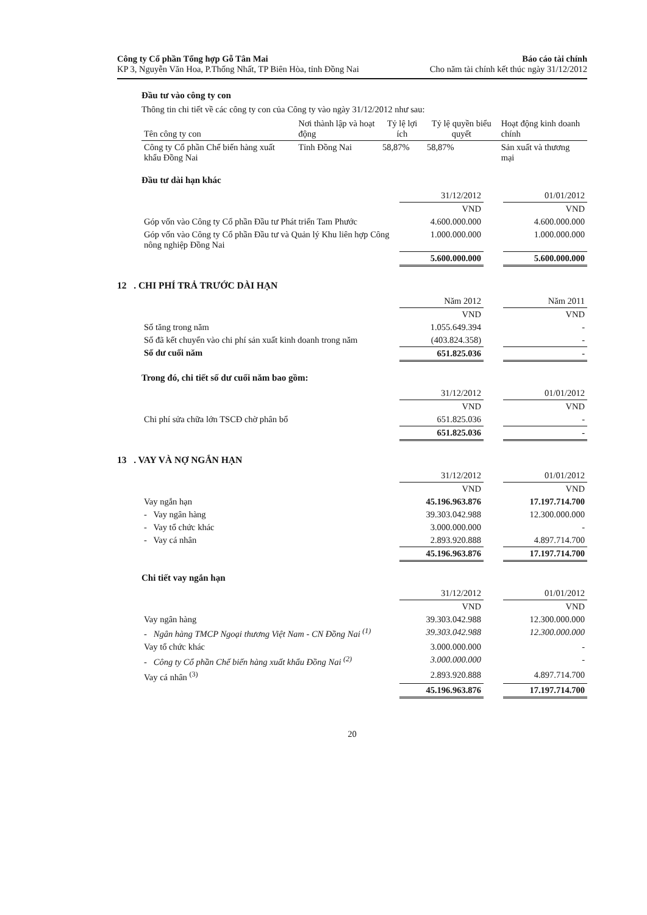Công ty Cổ phần Tổng hợp Gỗ Tân Mai
KP 3, Nguyễn Văn Hoa, P.Thống Nhất, TP Biên Hòa, tỉnh Đồng Nai
Báo cáo tài chính
Cho năm tài chính kết thúc ngày 31/12/2012
Đầu tư vào công ty con
Thông tin chi tiết về các công ty con của Công ty vào ngày 31/12/2012 như sau:
| Tên công ty con | Nơi thành lập và hoạt động | Tỷ lệ lợi ích | Tỷ lệ quyền biểu quyết | Hoạt động kinh doanh chính |
| --- | --- | --- | --- | --- |
| Công ty Cổ phần Chế biến hàng xuất khẩu Đồng Nai | Tỉnh Đồng Nai | 58,87% | 58,87% | Sản xuất và thương mại |
Đầu tư dài hạn khác
| | 31/12/2012 | | 01/01/2012 |
| | VND | | VND |
| Góp vốn vào Công ty Cổ phần Đầu tư Phát triển Tam Phước | 4.600.000.000 | | 4.600.000.000 |
| Góp vốn vào Công ty Cổ phần Đầu tư và Quản lý Khu liên hợp Công nông nghiệp Đồng Nai | 1.000.000.000 | | 1.000.000.000 |
| | 5.600.000.000 | | 5.600.000.000 |
12 . CHI PHÍ TRẢ TRƯỚC DÀI HẠN
| | Năm 2012 | | Năm 2011 |
| | VND | | VND |
| Số tăng trong năm | 1.055.649.394 | | - |
| Số đã kết chuyển vào chi phí sản xuất kinh doanh trong năm | (403.824.358) | | - |
| Số dư cuối năm | 651.825.036 | | - |
Trong đó, chi tiết số dư cuối năm bao gồm:
| | 31/12/2012 | | 01/01/2012 |
| | VND | | VND |
| Chi phí sửa chữa lớn TSCĐ chờ phân bổ | 651.825.036 | | - |
| | 651.825.036 | | - |
13 . VAY VÀ NỢ NGẮN HẠN
| | 31/12/2012 | | 01/01/2012 |
| | VND | | VND |
| Vay ngắn hạn | 45.196.963.876 | | 17.197.714.700 |
| - Vay ngân hàng | 39.303.042.988 | | 12.300.000.000 |
| - Vay tổ chức khác | 3.000.000.000 | | - |
| - Vay cá nhân | 2.893.920.888 | | 4.897.714.700 |
| | 45.196.963.876 | | 17.197.714.700 |
Chi tiết vay ngắn hạn
| | 31/12/2012 | | 01/01/2012 |
| | VND | | VND |
| Vay ngân hàng | 39.303.042.988 | | 12.300.000.000 |
| - Ngân hàng TMCP Ngoại thương Việt Nam - CN Đồng Nai <sup>(1)</sup> | 39.303.042.988 | | 12.300.000.000 |
| Vay tổ chức khác | 3.000.000.000 | | - |
| - Công ty Cổ phần Chế biến hàng xuất khẩu Đồng Nai <sup>(2)</sup> | 3.000.000.000 | | - |
| Vay cá nhân <sup>(3)</sup> | 2.893.920.888 | | 4.897.714.700 |
| | 45.196.963.876 | | 17.197.714.700 |
20